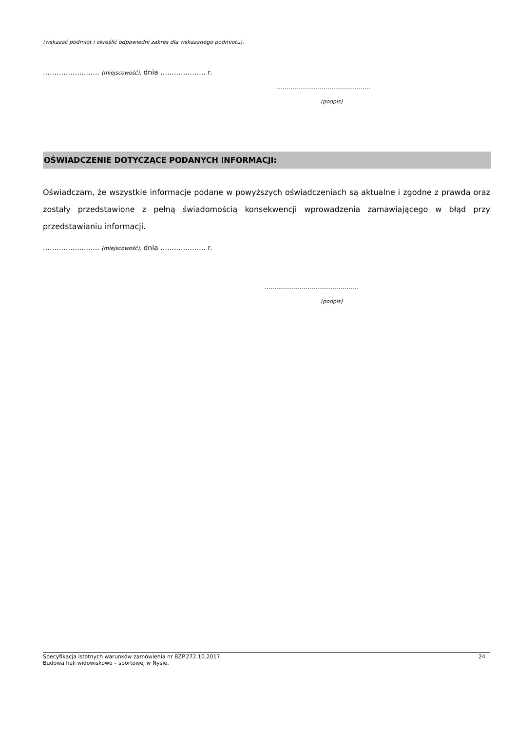(wskazać podmiot i określić odpowiedni zakres dla wskazanego podmiotu).
………………..….. (miejscowość), dnia ………….……. r.
…………………………………………
(podpis)
OŚWIADCZENIE DOTYCZĄCE PODANYCH INFORMACJI:
Oświadczam, że wszystkie informacje podane w powyższych oświadczeniach są aktualne i zgodne z prawdą oraz zostały przedstawione z pełną świadomością konsekwencji wprowadzenia zamawiającego w błąd przy przedstawianiu informacji.
………………..….. (miejscowość), dnia ………….……. r.
…………………………………………
(podpis)
Specyfikacja istotnych warunków zamówienia nr BZP.272.10.2017 24
Budowa hali widowiskowo – sportowej w Nysie.